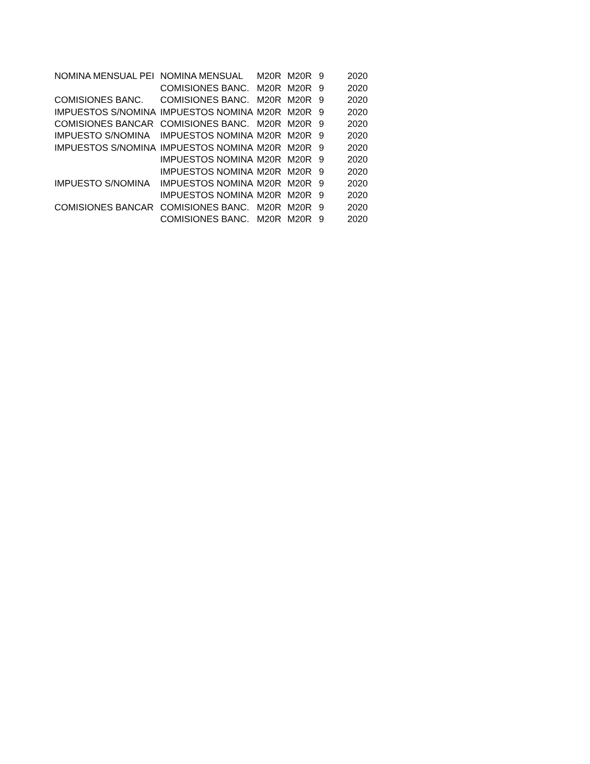| NOMINA MENSUAL PEI | NOMINA MENSUAL | M20R | M20R | 9 | 2020 |
| | COMISIONES BANC. | M20R | M20R | 9 | 2020 |
| COMISIONES BANC. | COMISIONES BANC. | M20R | M20R | 9 | 2020 |
| IMPUESTOS S/NOMINA | IMPUESTOS NOMINA | M20R | M20R | 9 | 2020 |
| COMISIONES BANCAR | COMISIONES BANC. | M20R | M20R | 9 | 2020 |
| IMPUESTO S/NOMINA | IMPUESTOS NOMINA | M20R | M20R | 9 | 2020 |
| IMPUESTOS S/NOMINA | IMPUESTOS NOMINA | M20R | M20R | 9 | 2020 |
| | IMPUESTOS NOMINA | M20R | M20R | 9 | 2020 |
| | IMPUESTOS NOMINA | M20R | M20R | 9 | 2020 |
| IMPUESTO S/NOMINA | IMPUESTOS NOMINA | M20R | M20R | 9 | 2020 |
| | IMPUESTOS NOMINA | M20R | M20R | 9 | 2020 |
| COMISIONES BANCAR | COMISIONES BANC. | M20R | M20R | 9 | 2020 |
| | COMISIONES BANC. | M20R | M20R | 9 | 2020 |